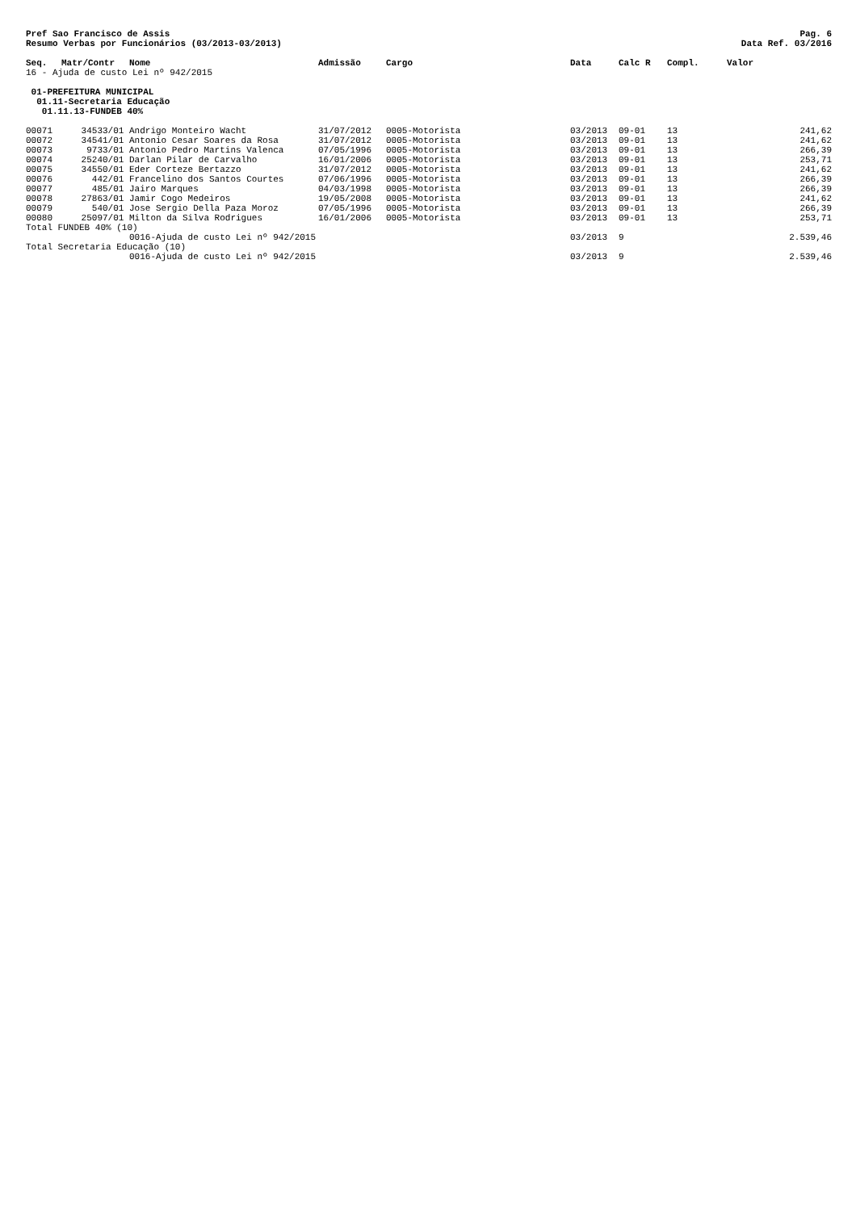Pref Sao Francisco de Assis
Resumo Verbas por Funcionários (03/2013-03/2013)
Pag. 6
Data Ref. 03/2016
| Seq. | Matr/Contr | Nome | Admissão | Cargo | Data | Calc R | Compl. | Valor |
| --- | --- | --- | --- | --- | --- | --- | --- | --- |
| 16 - Ajuda de custo Lei nº 942/2015 | | | | | | | | |
| 01-PREFEITURA MUNICIPAL | | | | | | | | |
| 01.11-Secretaria Educação | | | | | | | | |
| 01.11.13-FUNDEB 40% | | | | | | | | |
| 00071 | 34533/01 | Andrigo Monteiro Wacht | 31/07/2012 | 0005-Motorista | 03/2013 | 09-01 | 13 | 241,62 |
| 00072 | 34541/01 | Antonio Cesar Soares da Rosa | 31/07/2012 | 0005-Motorista | 03/2013 | 09-01 | 13 | 241,62 |
| 00073 | 9733/01 | Antonio Pedro Martins Valenca | 07/05/1996 | 0005-Motorista | 03/2013 | 09-01 | 13 | 266,39 |
| 00074 | 25240/01 | Darlan Pilar de Carvalho | 16/01/2006 | 0005-Motorista | 03/2013 | 09-01 | 13 | 253,71 |
| 00075 | 34550/01 | Eder Corteze Bertazzo | 31/07/2012 | 0005-Motorista | 03/2013 | 09-01 | 13 | 241,62 |
| 00076 | 442/01 | Francelino dos Santos Courtes | 07/06/1996 | 0005-Motorista | 03/2013 | 09-01 | 13 | 266,39 |
| 00077 | 485/01 | Jairo Marques | 04/03/1998 | 0005-Motorista | 03/2013 | 09-01 | 13 | 266,39 |
| 00078 | 27863/01 | Jamir Cogo Medeiros | 19/05/2008 | 0005-Motorista | 03/2013 | 09-01 | 13 | 241,62 |
| 00079 | 540/01 | Jose Sergio Della Paza Moroz | 07/05/1996 | 0005-Motorista | 03/2013 | 09-01 | 13 | 266,39 |
| 00080 | 25097/01 | Milton da Silva Rodrigues | 16/01/2006 | 0005-Motorista | 03/2013 | 09-01 | 13 | 253,71 |
| Total FUNDEB 40% (10) | | | | | | | | |
| | | 0016-Ajuda de custo Lei nº 942/2015 | | | 03/2013 | 9 | | 2.539,46 |
| Total Secretaria Educação (10) | | | | | | | | |
| | | 0016-Ajuda de custo Lei nº 942/2015 | | | 03/2013 | 9 | | 2.539,46 |